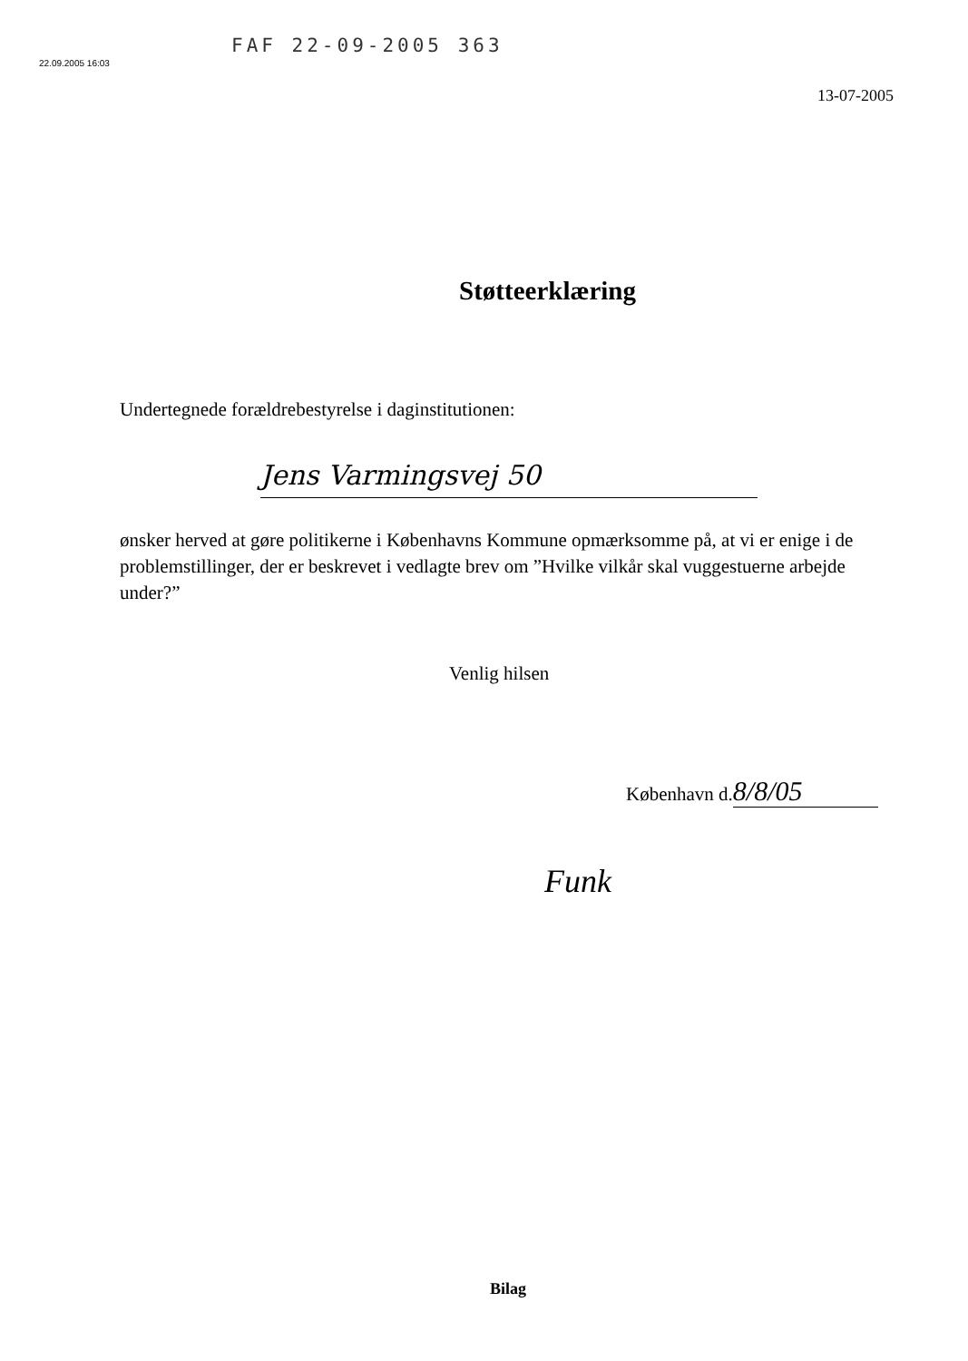FAF 22-09-2005 363
22.09.2005 16:03
13-07-2005
Støtteerklæring
Undertegnede forældrebestyrelse i daginstitutionen:
Jens Varmingsvej 50
ønsker herved at gøre politikerne i Københavns Kommune opmærksomme på, at vi er enige i de problemstillinger, der er beskrevet i vedlagte brev om ”Hvilke vilkår skal vuggestuerne arbejde under?”
Venlig hilsen
København d. 8/8/05
Funk
Bilag